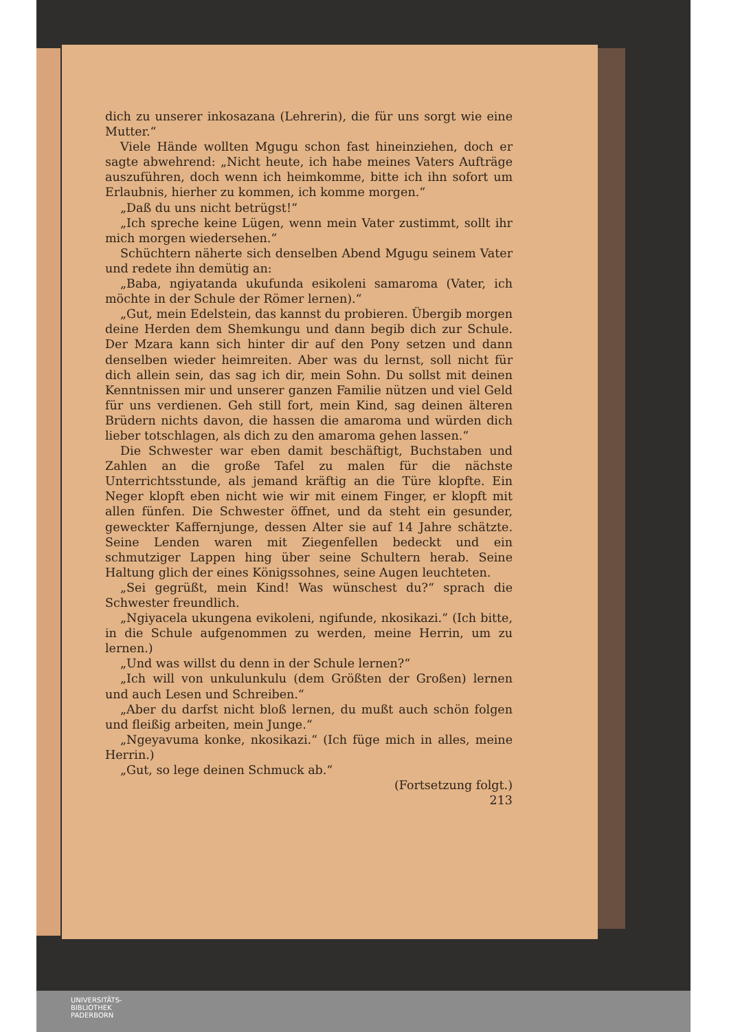dich zu unserer inkosazana (Lehrerin), die für uns sorgt wie eine Mutter.“
Viele Hände wollten Mgugu schon fast hineinziehen, doch er sagte abwehrend: „Nicht heute, ich habe meines Vaters Aufträge auszuführen, doch wenn ich heimkomme, bitte ich ihn sofort um Erlaubnis, hierher zu kommen, ich komme morgen.“
„Daß du uns nicht betrügst!“
„Ich spreche keine Lügen, wenn mein Vater zustimmt, sollt ihr mich morgen wiedersehen.“
Schüchtern näherte sich denselben Abend Mgugu seinem Vater und redete ihn demütig an:
„Baba, ngiyatanda ukufunda esikoleni samaroma (Vater, ich möchte in der Schule der Römer lernen).“
„Gut, mein Edelstein, das kannst du probieren. Übergib morgen deine Herden dem Shemkungu und dann begib dich zur Schule. Der Mzara kann sich hinter dir auf den Pony setzen und dann denselben wieder heimreiten. Aber was du lernst, soll nicht für dich allein sein, das sag ich dir, mein Sohn. Du sollst mit deinen Kenntnissen mir und unserer ganzen Familie nützen und viel Geld für uns verdienen. Geh still fort, mein Kind, sag deinen älteren Brüdern nichts davon, die hassen die amaroma und würden dich lieber totschlagen, als dich zu den amaroma gehen lassen.“
Die Schwester war eben damit beschäftigt, Buchstaben und Zahlen an die große Tafel zu malen für die nächste Unterrichtsstunde, als jemand kräftig an die Türe klopfte. Ein Neger klopft eben nicht wie wir mit einem Finger, er klopft mit allen fünfen. Die Schwester öffnet, und da steht ein gesunder, geweckter Kaffernjunge, dessen Alter sie auf 14 Jahre schätzte. Seine Lenden waren mit Ziegenfellen bedeckt und ein schmutziger Lappen hing über seine Schultern herab. Seine Haltung glich der eines Königssohnes, seine Augen leuchteten.
„Sei gegrüßt, mein Kind! Was wünschest du?“ sprach die Schwester freundlich.
„Ngiyacela ukungena evikoleni, ngifunde, nkosikazi.“ (Ich bitte, in die Schule aufgenommen zu werden, meine Herrin, um zu lernen.)
„Und was willst du denn in der Schule lernen?“
„Ich will von unkulunkulu (dem Größten der Großen) lernen und auch Lesen und Schreiben.“
„Aber du darfst nicht bloß lernen, du mußt auch schön folgen und fleißig arbeiten, mein Junge.“
„Ngeyavuma konke, nkosikazi.“ (Ich füge mich in alles, meine Herrin.)
„Gut, so lege deinen Schmuck ab.“
(Fortsetzung folgt.)
213
UNIVERSITÄTS-
BIBLIOTHEK
PADERBORN